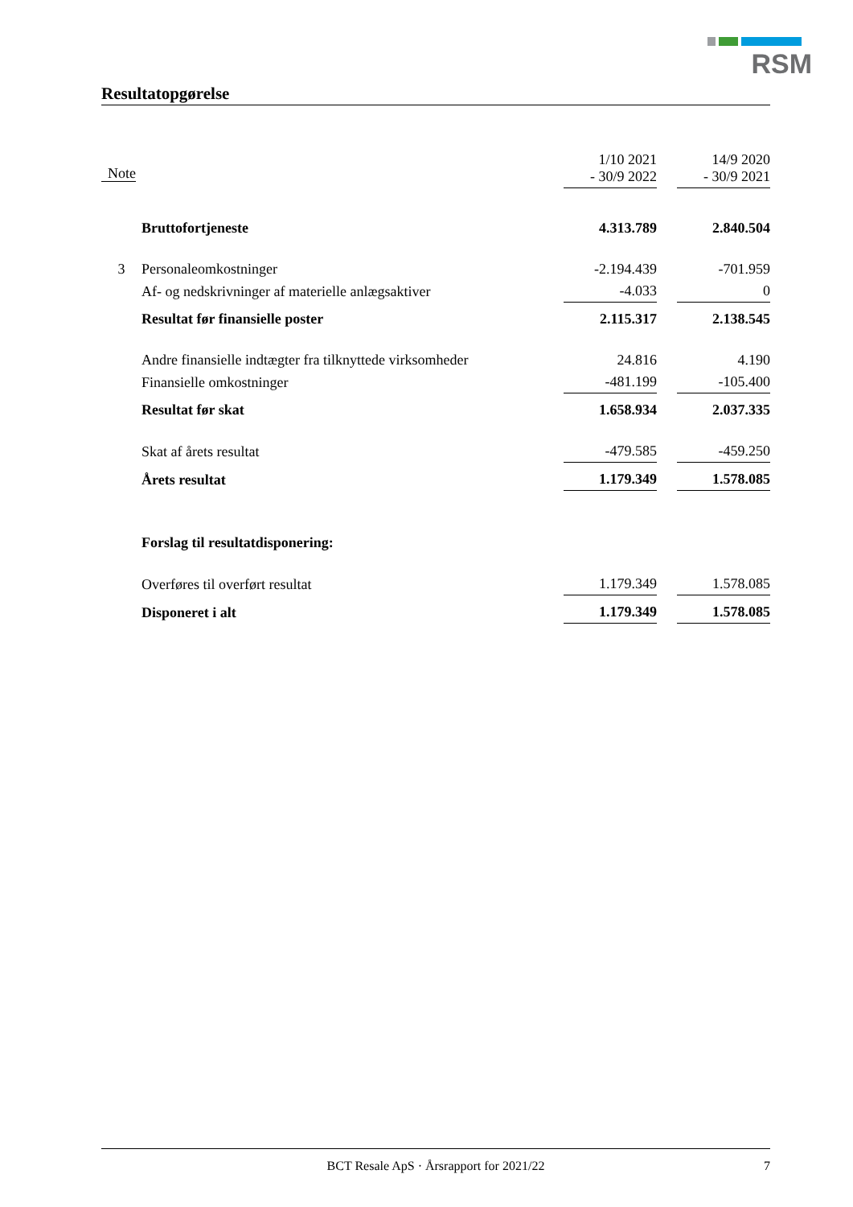RSM
Resultatopgørelse
| Note | | 1/10 2021 - 30/9 2022 | | 14/9 2020 - 30/9 2021 |
| --- | --- | --- | --- | --- |
| | Bruttofortjeneste | 4.313.789 | | 2.840.504 |
| 3 | Personaleomkostninger | -2.194.439 | | -701.959 |
| | Af- og nedskrivninger af materielle anlægsaktiver | -4.033 | | 0 |
| | Resultat før finansielle poster | 2.115.317 | | 2.138.545 |
| | Andre finansielle indtægter fra tilknyttede virksomheder | 24.816 | | 4.190 |
| | Finansielle omkostninger | -481.199 | | -105.400 |
| | Resultat før skat | 1.658.934 | | 2.037.335 |
| | Skat af årets resultat | -479.585 | | -459.250 |
| | Årets resultat | 1.179.349 | | 1.578.085 |
| | Forslag til resultatdisponering: | | | |
| | Overføres til overført resultat | 1.179.349 | | 1.578.085 |
| | Disponeret i alt | 1.179.349 | | 1.578.085 |
BCT Resale ApS · Årsrapport for 2021/22 7